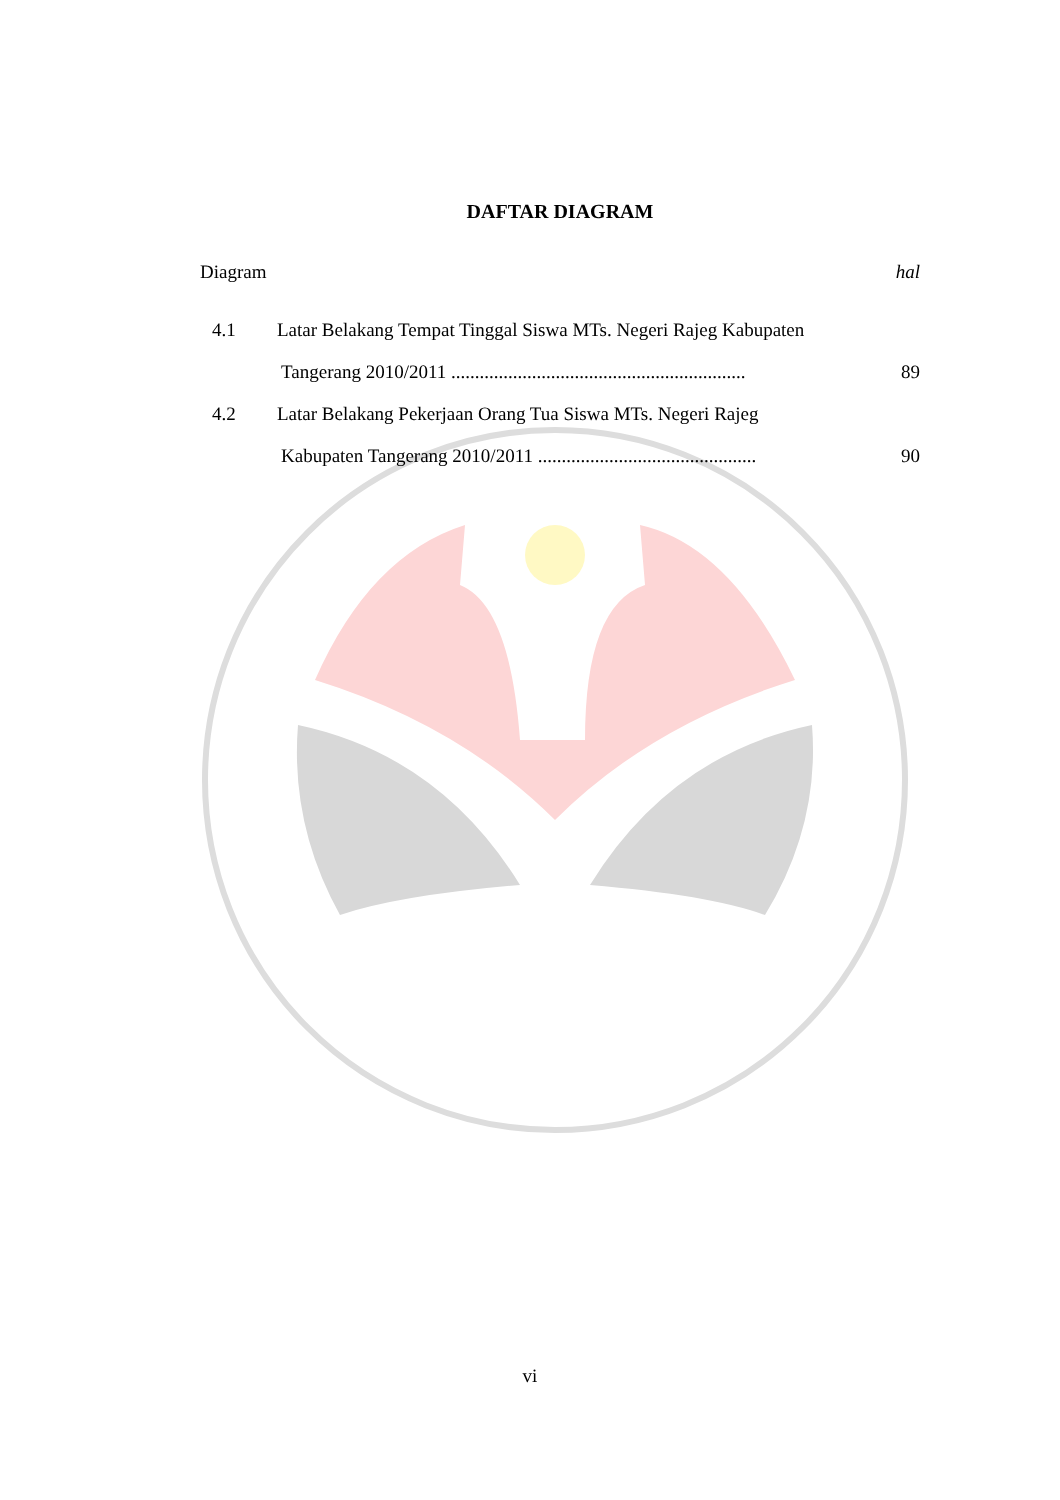DAFTAR DIAGRAM
Diagram hal
4.1 Latar Belakang Tempat Tinggal Siswa MTs. Negeri Rajeg Kabupaten
Tangerang 2010/2011 .............................................................. 89
4.2 Latar Belakang Pekerjaan Orang Tua Siswa MTs. Negeri Rajeg
Kabupaten Tangerang 2010/2011 .............................................. 90
vi